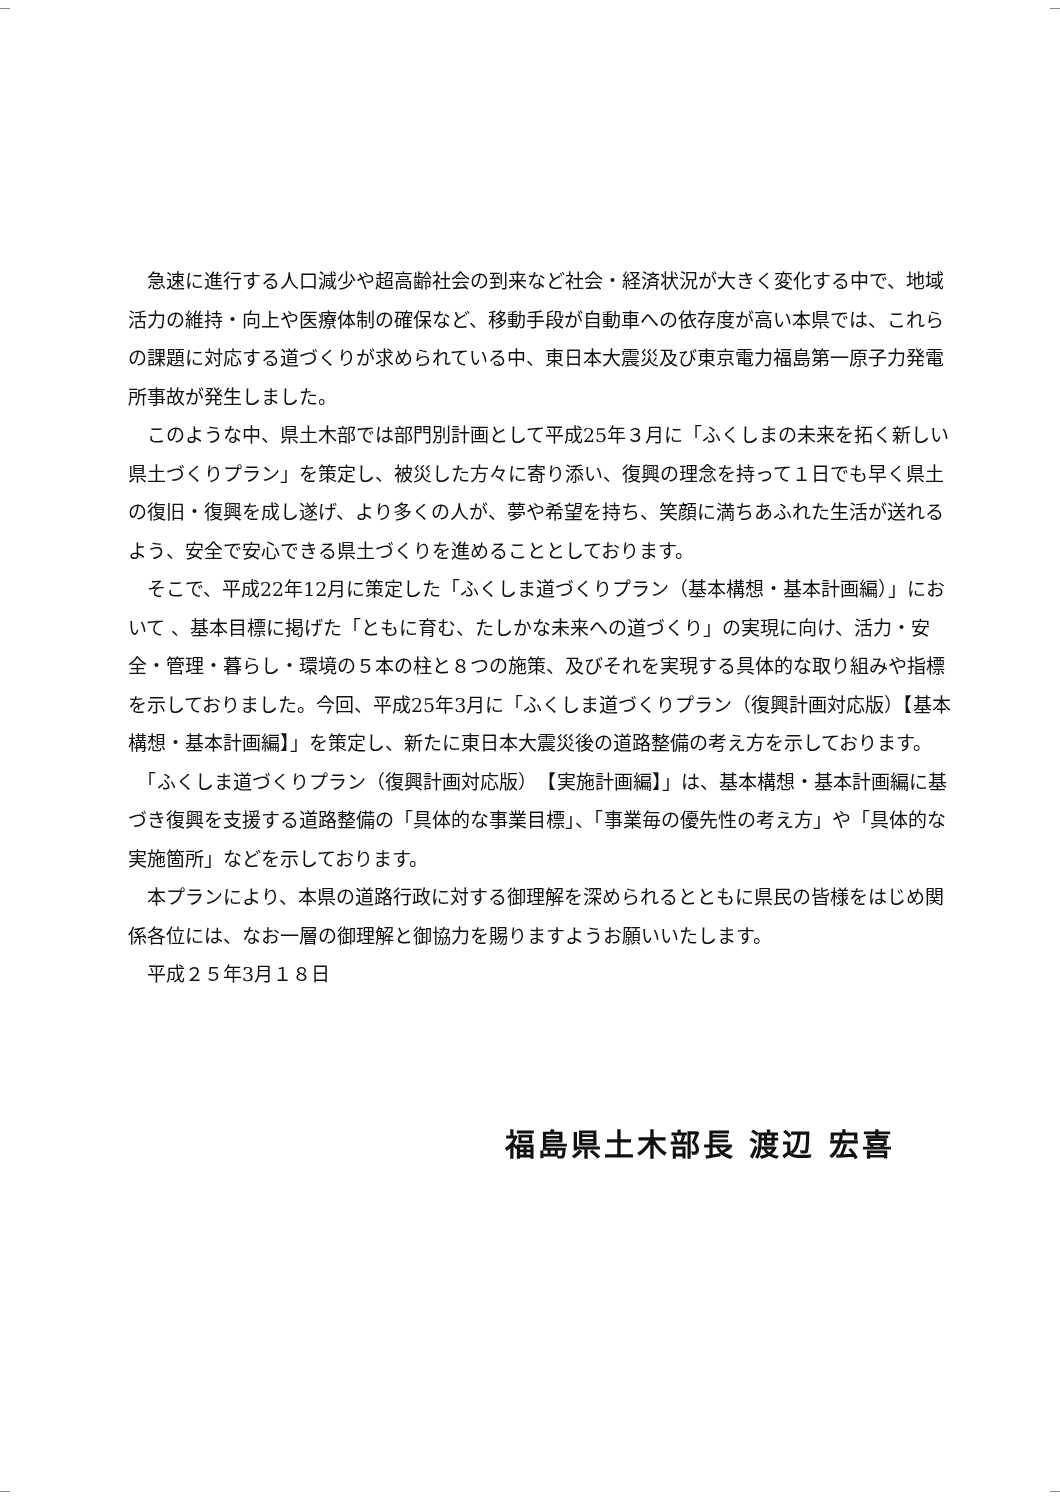急速に進行する人口減少や超高齢社会の到来など社会・経済状況が大きく変化する中で、地域活力の維持・向上や医療体制の確保など、移動手段が自動車への依存度が高い本県では、これらの課題に対応する道づくりが求められている中、東日本大震災及び東京電力福島第一原子力発電所事故が発生しました。
　このような中、県土木部では部門別計画として平成25年３月に「ふくしまの未来を拓く新しい県土づくりプラン」を策定し、被災した方々に寄り添い、復興の理念を持って１日でも早く県土の復旧・復興を成し遂げ、より多くの人が、夢や希望を持ち、笑顔に満ちあふれた生活が送れるよう、安全で安心できる県土づくりを進めることとしております。
　そこで、平成22年12月に策定した「ふくしま道づくりプラン（基本構想・基本計画編）」において 、基本目標に掲げた「ともに育む、たしかな未来への道づくり」の実現に向け、活力・安全・管理・暮らし・環境の５本の柱と８つの施策、及びそれを実現する具体的な取り組みや指標を示しておりました。今回、平成25年3月に「ふくしま道づくりプラン（復興計画対応版）【基本構想・基本計画編】」を策定し、新たに東日本大震災後の道路整備の考え方を示しております。
　「ふくしま道づくりプラン（復興計画対応版）　【実施計画編】」は、基本構想・基本計画編に基づき復興を支援する道路整備の「具体的な事業目標」、「事業毎の優先性の考え方」や「具体的な実施箇所」などを示しております。
　本プランにより、本県の道路行政に対する御理解を深められるとともに県民の皆様をはじめ関係各位には、なお一層の御理解と御協力を賜りますようお願いいたします。
　平成２５年3月１８日
福島県土木部長 渡辺 宏喜